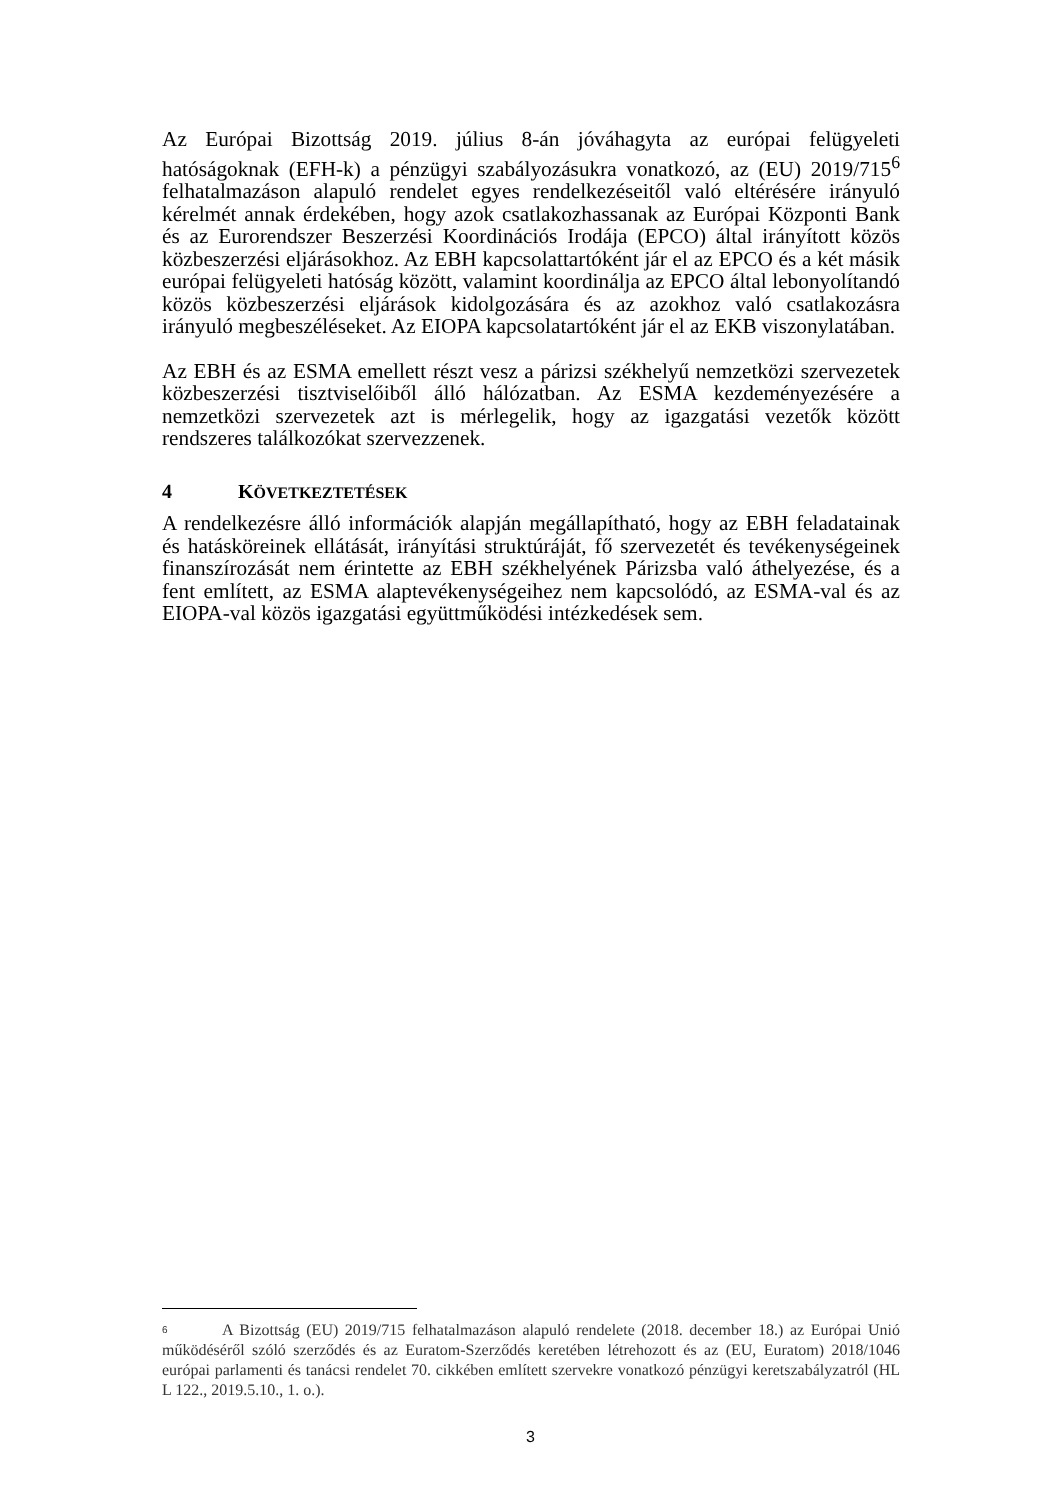Az Európai Bizottság 2019. július 8-án jóváhagyta az európai felügyeleti hatóságoknak (EFH-k) a pénzügyi szabályozásukra vonatkozó, az (EU) 2019/715<sup>6</sup> felhatalmazáson alapuló rendelet egyes rendelkezéseitől való eltérésére irányuló kérelmét annak érdekében, hogy azok csatlakozhassanak az Európai Központi Bank és az Eurorendszer Beszerzési Koordinációs Irodája (EPCO) által irányított közös közbeszerzési eljárásokhoz. Az EBH kapcsolattartóként jár el az EPCO és a két másik európai felügyeleti hatóság között, valamint koordinálja az EPCO által lebonyolítandó közös közbeszerzési eljárások kidolgozására és az azokhoz való csatlakozásra irányuló megbeszéléseket. Az EIOPA kapcsolatartóként jár el az EKB viszonylatában.
Az EBH és az ESMA emellett részt vesz a párizsi székhelyű nemzetközi szervezetek közbeszerzési tisztviselőiből álló hálózatban. Az ESMA kezdeményezésére a nemzetközi szervezetek azt is mérlegelik, hogy az igazgatási vezetők között rendszeres találkozókat szervezzenek.
4 KÖVETKEZTETÉSEK
A rendelkezésre álló információk alapján megállapítható, hogy az EBH feladatainak és hatásköreinek ellátását, irányítási struktúráját, fő szervezetét és tevékenységeinek finanszírozását nem érintette az EBH székhelyének Párizsba való áthelyezése, és a fent említett, az ESMA alaptevékenységeihez nem kapcsolódó, az ESMA-val és az EIOPA-val közös igazgatási együttműködési intézkedések sem.
6 A Bizottság (EU) 2019/715 felhatalmazáson alapuló rendelete (2018. december 18.) az Európai Unió működéséről szóló szerződés és az Euratom-Szerződés keretében létrehozott és az (EU, Euratom) 2018/1046 európai parlamenti és tanácsi rendelet 70. cikkében említett szervekre vonatkozó pénzügyi keretszabályzatról (HL L 122., 2019.5.10., 1. o.).
3